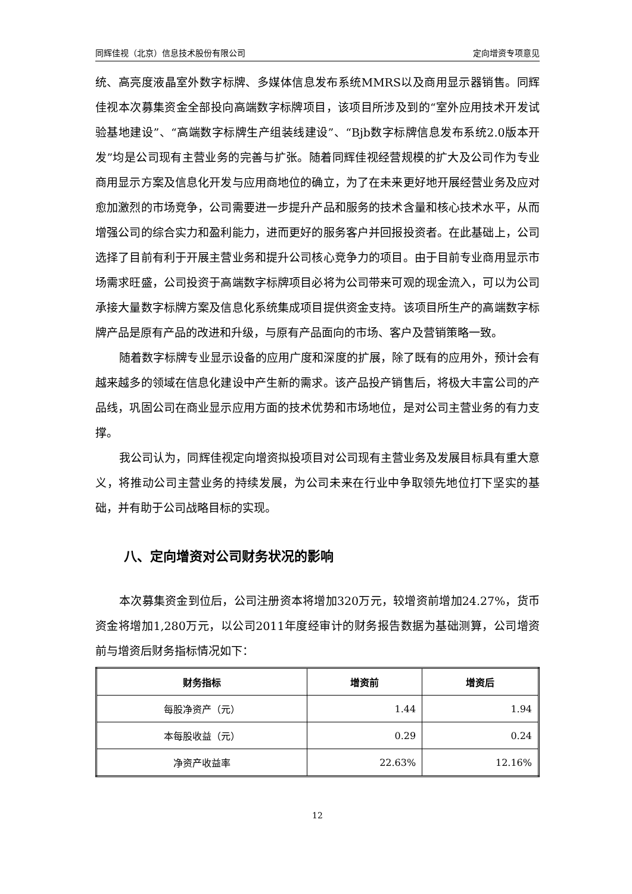同辉佳视（北京）信息技术股份有限公司 定向增资专项意见
统、高亮度液晶室外数字标牌、多媒体信息发布系统MMRS以及商用显示器销售。同辉佳视本次募集资金全部投向高端数字标牌项目，该项目所涉及到的“室外应用技术开发试验基地建设”、“高端数字标牌生产组装线建设”、“Bjb数字标牌信息发布系统2.0版本开发”均是公司现有主营业务的完善与扩张。随着同辉佳视经营规模的扩大及公司作为专业商用显示方案及信息化开发与应用商地位的确立，为了在未来更好地开展经营业务及应对愈加激烈的市场竞争，公司需要进一步提升产品和服务的技术含量和核心技术水平，从而增强公司的综合实力和盈利能力，进而更好的服务客户并回报投资者。在此基础上，公司选择了目前有利于开展主营业务和提升公司核心竞争力的项目。由于目前专业商用显示市场需求旺盛，公司投资于高端数字标牌项目必将为公司带来可观的现金流入，可以为公司承接大量数字标牌方案及信息化系统集成项目提供资金支持。该项目所生产的高端数字标牌产品是原有产品的改进和升级，与原有产品面向的市场、客户及营销策略一致。
随着数字标牌专业显示设备的应用广度和深度的扩展，除了既有的应用外，预计会有越来越多的领域在信息化建设中产生新的需求。该产品投产销售后，将极大丰富公司的产品线，巩固公司在商业显示应用方面的技术优势和市场地位，是对公司主营业务的有力支撑。
我公司认为，同辉佳视定向增资拟投项目对公司现有主营业务及发展目标具有重大意义，将推动公司主营业务的持续发展，为公司未来在行业中争取领先地位打下坚实的基础，并有助于公司战略目标的实现。
八、定向增资对公司财务状况的影响
本次募集资金到位后，公司注册资本将增加320万元，较增资前增加24.27%，货币资金将增加1,280万元，以公司2011年度经审计的财务报告数据为基础测算，公司增资前与增资后财务指标情况如下：
| 财务指标 | 增资前 | 增资后 |
| --- | --- | --- |
| 每股净资产（元） | 1.44 | 1.94 |
| 本每股收益（元） | 0.29 | 0.24 |
| 净资产收益率 | 22.63% | 12.16% |
12